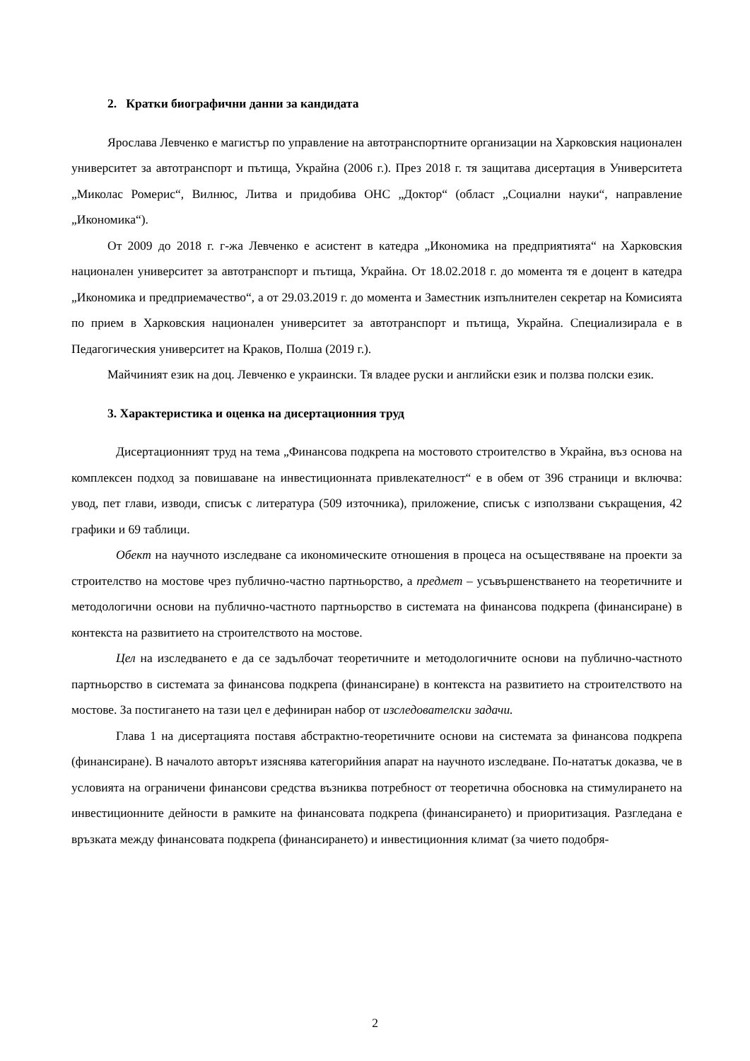2. Кратки биографични данни за кандидата
Ярослава Левченко е магистър по управление на автотранспортните организации на Харковския национален университет за автотранспорт и пътища, Украйна (2006 г.). През 2018 г. тя защитава дисертация в Университета „Миколас Ромерис“, Вилнюс, Литва и придобива ОНС „Доктор“ (област „Социални науки“, направление „Икономика“).
От 2009 до 2018 г. г-жа Левченко е асистент в катедра „Икономика на предприятията“ на Харковския национален университет за автотранспорт и пътища, Украйна. От 18.02.2018 г. до момента тя е доцент в катедра „Икономика и предприемачество“, а от 29.03.2019 г. до момента и Заместник изпълнителен секретар на Комисията по прием в Харковския национален университет за автотранспорт и пътища, Украйна. Специализирала е в Педагогическия университет на Краков, Полша (2019 г.).
Майчиният език на доц. Левченко е украински. Тя владее руски и английски език и ползва полски език.
3. Характеристика и оценка на дисертационния труд
Дисертационният труд на тема „Финансова подкрепа на мостовото строителство в Украйна, въз основа на комплексен подход за повишаване на инвестиционната привлекателност“ е в обем от 396 страници и включва: увод, пет глави, изводи, списък с литература (509 източника), приложение, списък с използвани съкращения, 42 графики и 69 таблици.
Обект на научното изследване са икономическите отношения в процеса на осъществяване на проекти за строителство на мостове чрез публично-частно партньорство, а предмет – усъвършенстването на теоретичните и методологични основи на публично-частното партньорство в системата на финансова подкрепа (финансиране) в контекста на развитието на строителството на мостове.
Цел на изследването е да се задълбочат теоретичните и методологичните основи на публично-частното партньорство в системата за финансова подкрепа (финансиране) в контекста на развитието на строителството на мостове. За постигането на тази цел е дефиниран набор от изследователски задачи.
Глава 1 на дисертацията поставя абстрактно-теоретичните основи на системата за финансова подкрепа (финансиране). В началото авторът изяснява категорийния апарат на научното изследване. По-нататък доказва, че в условията на ограничени финансови средства възниква потребност от теоретична обосновка на стимулирането на инвестиционните дейности в рамките на финансовата подкрепа (финансирането) и приоритизация. Разгледана е връзката между финансовата подкрепа (финансирането) и инвестиционния климат (за чието подобря-
2